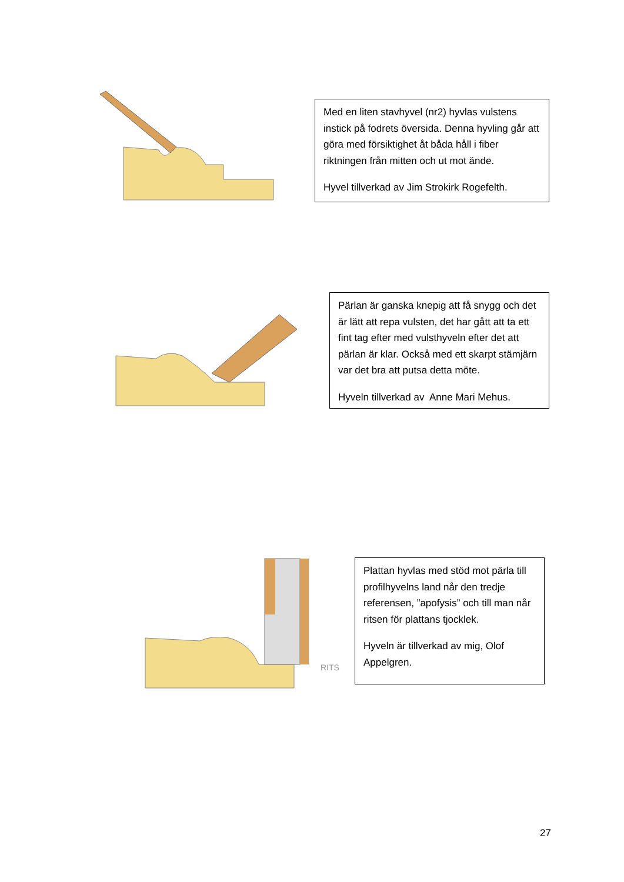Med en liten stavhyvel (nr2) hyvlas vulstens instick på fodrets översida. Denna hyvling går att göra med försiktighet åt båda håll i fiber riktningen från mitten och ut mot ände.
Hyvel tillverkad av Jim Strokirk Rogefelth.
Pärlan är ganska knepig att få snygg och det är lätt att repa vulsten, det har gått att ta ett fint tag efter med vulsthyveln efter det att pärlan är klar. Också med ett skarpt stämjärn var det bra att putsa detta möte.
Hyveln tillverkad av Anne Mari Mehus.
RITS
Plattan hyvlas med stöd mot pärla till profilhyvelns land når den tredje referensen, ”apofysis” och till man når ritsen för plattans tjocklek.
Hyveln är tillverkad av mig, Olof Appelgren.
27